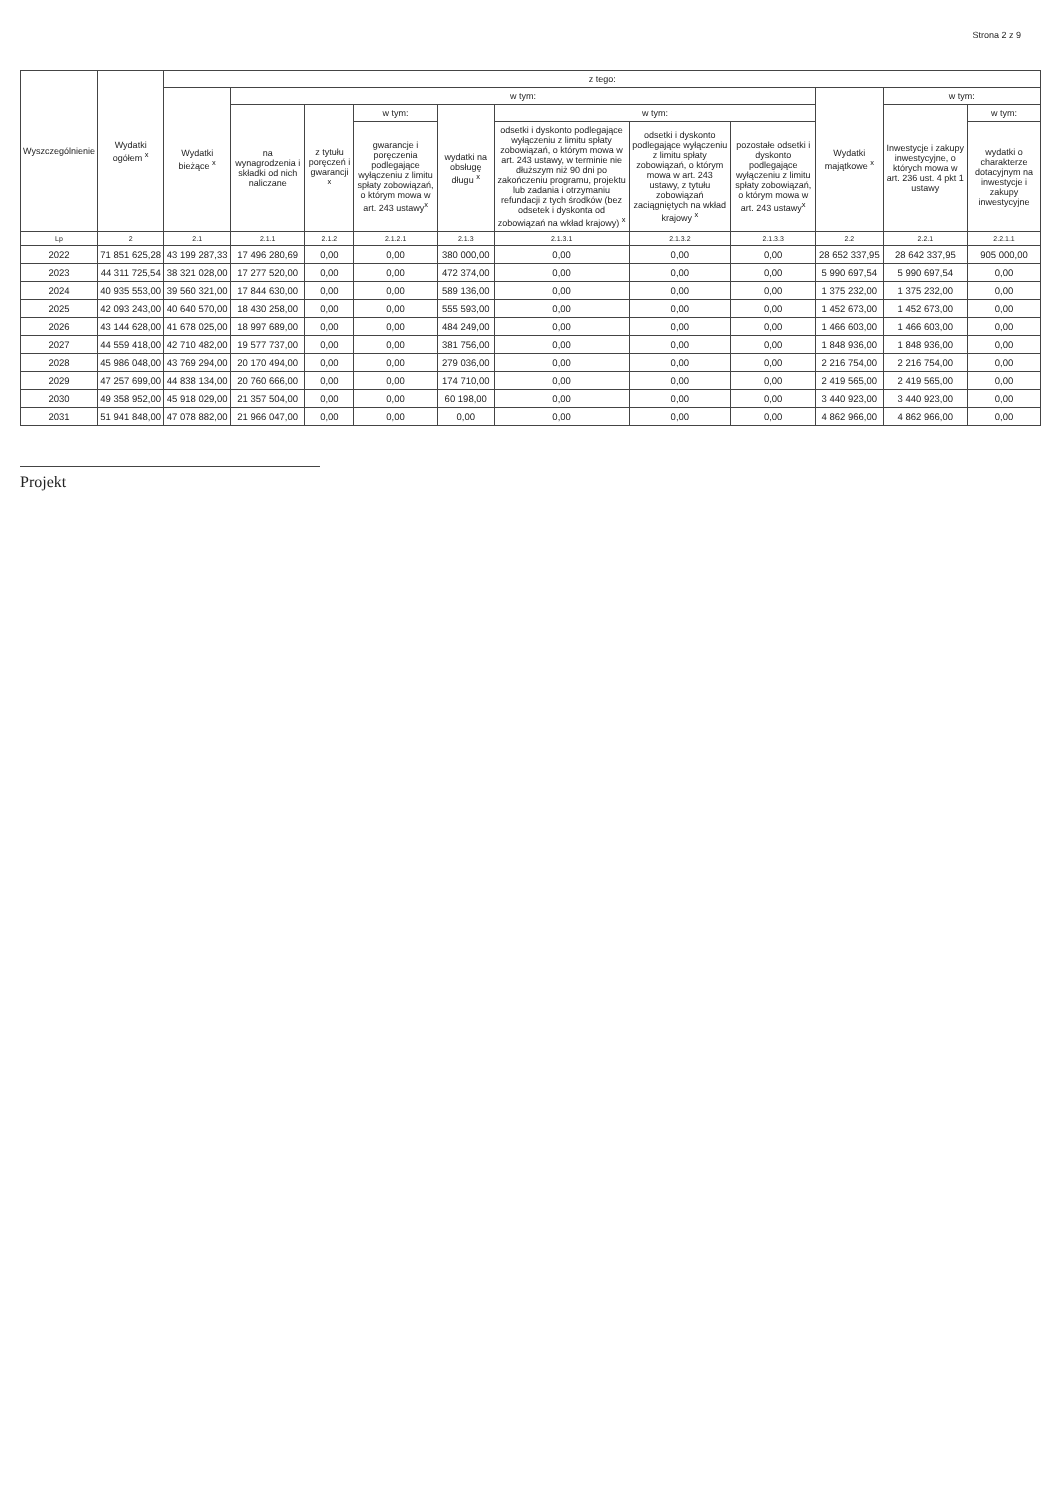Strona 2 z 9
| Wyszczególnienie | Wydatki ogółem <sup>x</sup> | z tego: | | | | | | | | | | |
| --- | --- | --- | --- | --- | --- | --- | --- | --- | --- | --- | --- | --- |
| | | Wydatki bieżące <sup>x</sup> | w tym: | | | | | | | Wydatki majątkowe <sup>x</sup> | w tym: | |
| | | | na wynagrodzenia i składki od nich naliczane | z tytułu poręczeń i gwarancji <sup>x</sup> | w tym: | wydatki na obsługę długu <sup>x</sup> | w tym: | | | | Inwestycje i zakupy inwestycyjne, o których mowa w art. 236 ust. 4 pkt 1 ustawy | w tym: |
| | | | | | gwarancje i poręczenia podlegające wyłączeniu z limitu spłaty zobowiązań, o którym mowa w art. 243 ustawy<sup>x</sup> | | odsetki i dyskonto podlegające wyłączeniu z limitu spłaty zobowiązań, o którym mowa w art. 243 ustawy, w terminie nie dłuższym niż 90 dni po zakończeniu programu, projektu lub zadania i otrzymaniu refundacji z tych środków (bez odsetek i dyskonta od zobowiązań na wkład krajowy) <sup>x</sup> | odsetki i dyskonto podlegające wyłączeniu z limitu spłaty zobowiązań, o którym mowa w art. 243 ustawy, z tytułu zobowiązań zaciągniętych na wkład krajowy <sup>x</sup> | pozostałe odsetki i dyskonto podlegające wyłączeniu z limitu spłaty zobowiązań, o którym mowa w art. 243 ustawy<sup>x</sup> | | | wydatki o charakterze dotacyjnym na inwestycje i zakupy inwestycyjne |
| Lp | 2 | 2.1 | 2.1.1 | 2.1.2 | 2.1.2.1 | 2.1.3 | 2.1.3.1 | 2.1.3.2 | 2.1.3.3 | 2.2 | 2.2.1 | 2.2.1.1 |
| 2022 | 71 851 625,28 | 43 199 287,33 | 17 496 280,69 | 0,00 | 0,00 | 380 000,00 | 0,00 | 0,00 | 0,00 | 28 652 337,95 | 28 642 337,95 | 905 000,00 |
| 2023 | 44 311 725,54 | 38 321 028,00 | 17 277 520,00 | 0,00 | 0,00 | 472 374,00 | 0,00 | 0,00 | 0,00 | 5 990 697,54 | 5 990 697,54 | 0,00 |
| 2024 | 40 935 553,00 | 39 560 321,00 | 17 844 630,00 | 0,00 | 0,00 | 589 136,00 | 0,00 | 0,00 | 0,00 | 1 375 232,00 | 1 375 232,00 | 0,00 |
| 2025 | 42 093 243,00 | 40 640 570,00 | 18 430 258,00 | 0,00 | 0,00 | 555 593,00 | 0,00 | 0,00 | 0,00 | 1 452 673,00 | 1 452 673,00 | 0,00 |
| 2026 | 43 144 628,00 | 41 678 025,00 | 18 997 689,00 | 0,00 | 0,00 | 484 249,00 | 0,00 | 0,00 | 0,00 | 1 466 603,00 | 1 466 603,00 | 0,00 |
| 2027 | 44 559 418,00 | 42 710 482,00 | 19 577 737,00 | 0,00 | 0,00 | 381 756,00 | 0,00 | 0,00 | 0,00 | 1 848 936,00 | 1 848 936,00 | 0,00 |
| 2028 | 45 986 048,00 | 43 769 294,00 | 20 170 494,00 | 0,00 | 0,00 | 279 036,00 | 0,00 | 0,00 | 0,00 | 2 216 754,00 | 2 216 754,00 | 0,00 |
| 2029 | 47 257 699,00 | 44 838 134,00 | 20 760 666,00 | 0,00 | 0,00 | 174 710,00 | 0,00 | 0,00 | 0,00 | 2 419 565,00 | 2 419 565,00 | 0,00 |
| 2030 | 49 358 952,00 | 45 918 029,00 | 21 357 504,00 | 0,00 | 0,00 | 60 198,00 | 0,00 | 0,00 | 0,00 | 3 440 923,00 | 3 440 923,00 | 0,00 |
| 2031 | 51 941 848,00 | 47 078 882,00 | 21 966 047,00 | 0,00 | 0,00 | 0,00 | 0,00 | 0,00 | 0,00 | 4 862 966,00 | 4 862 966,00 | 0,00 |
Projekt